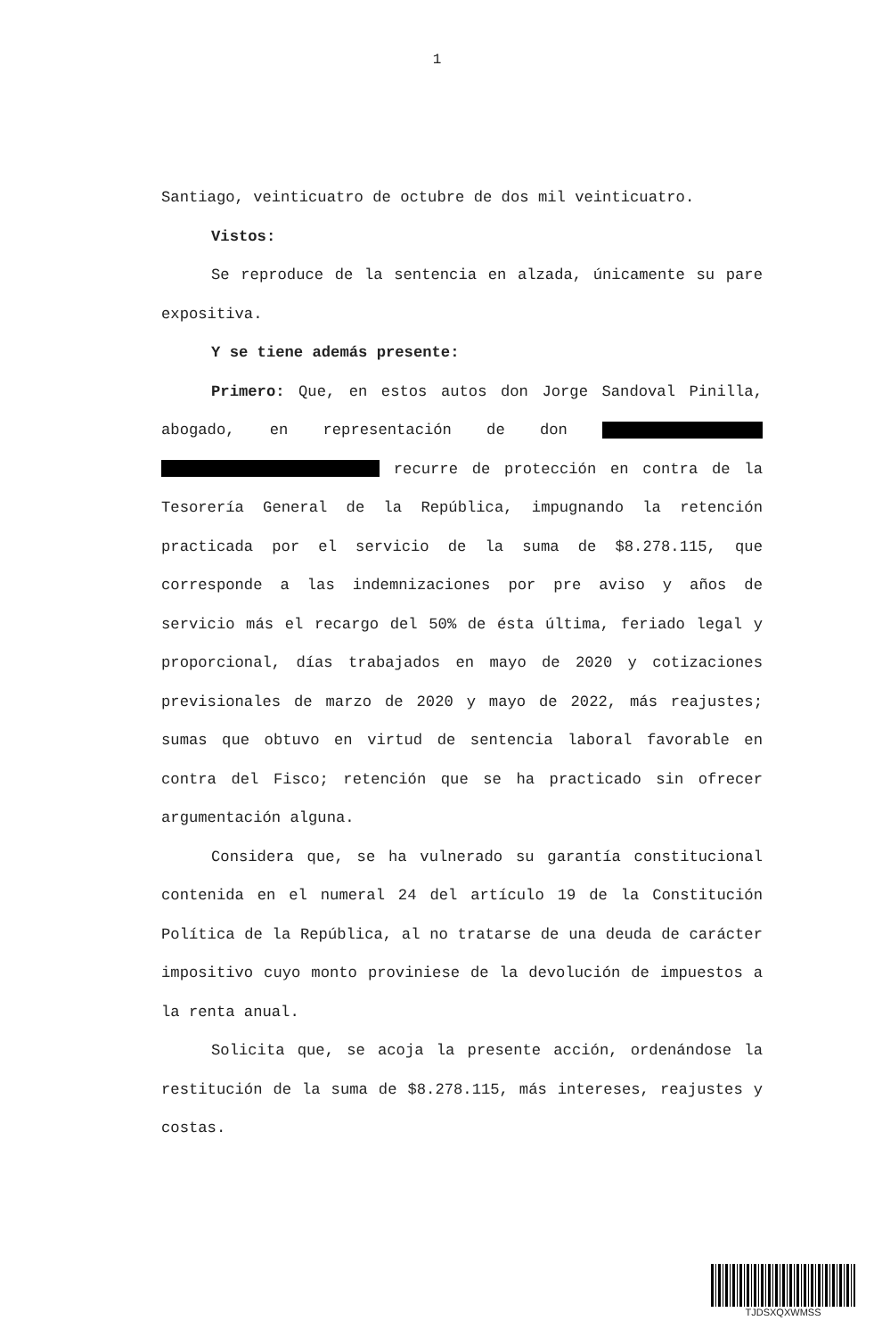1
Santiago, veinticuatro de octubre de dos mil veinticuatro.
Vistos:
Se reproduce de la sentencia en alzada, únicamente su pare expositiva.
Y se tiene además presente:
Primero: Que, en estos autos don Jorge Sandoval Pinilla, abogado, en representación de don recurre de protección en contra de la Tesorería General de la República, impugnando la retención practicada por el servicio de la suma de $8.278.115, que corresponde a las indemnizaciones por pre aviso y años de servicio más el recargo del 50% de ésta última, feriado legal y proporcional, días trabajados en mayo de 2020 y cotizaciones previsionales de marzo de 2020 y mayo de 2022, más reajustes; sumas que obtuvo en virtud de sentencia laboral favorable en contra del Fisco; retención que se ha practicado sin ofrecer argumentación alguna.
Considera que, se ha vulnerado su garantía constitucional contenida en el numeral 24 del artículo 19 de la Constitución Política de la República, al no tratarse de una deuda de carácter impositivo cuyo monto proviniese de la devolución de impuestos a la renta anual.
Solicita que, se acoja la presente acción, ordenándose la restitución de la suma de $8.278.115, más intereses, reajustes y costas.
TJDSXQXWMSS